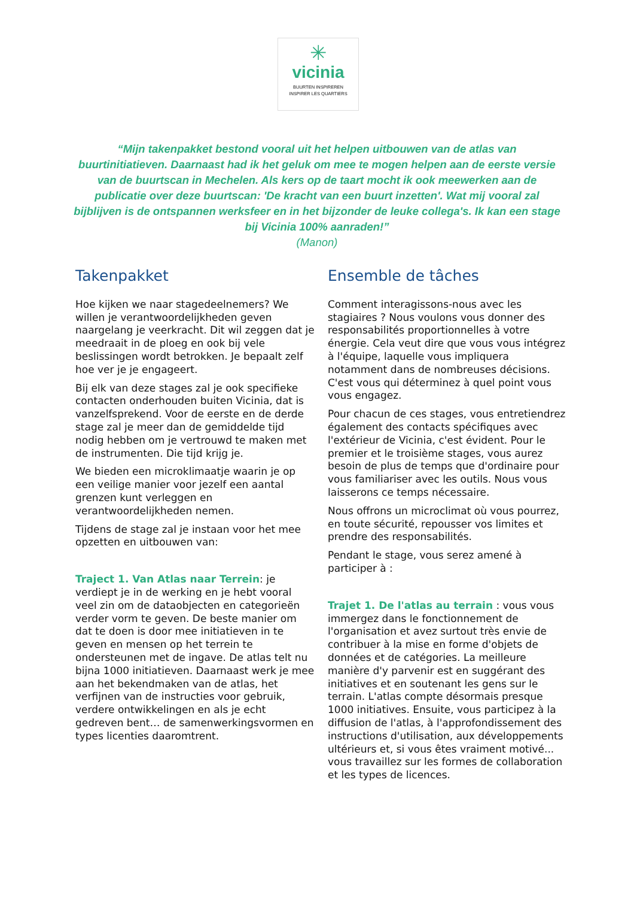✳
vicinia
BUURTEN INSPIREREN
INSPIRER LES QUARTIERS
“Mijn takenpakket bestond vooral uit het helpen uitbouwen van de atlas van buurtinitiatieven. Daarnaast had ik het geluk om mee te mogen helpen aan de eerste versie van de buurtscan in Mechelen. Als kers op de taart mocht ik ook meewerken aan de publicatie over deze buurtscan: 'De kracht van een buurt inzetten'. Wat mij vooral zal bijblijven is de ontspannen werksfeer en in het bijzonder de leuke collega's. Ik kan een stage bij Vicinia 100% aanraden!”
(Manon)
Takenpakket
Hoe kijken we naar stagedeelnemers? We willen je verantwoordelijkheden geven naargelang je veerkracht. Dit wil zeggen dat je meedraait in de ploeg en ook bij vele beslissingen wordt betrokken. Je bepaalt zelf hoe ver je je engageert.
Bij elk van deze stages zal je ook specifieke contacten onderhouden buiten Vicinia, dat is vanzelfsprekend. Voor de eerste en de derde stage zal je meer dan de gemiddelde tijd nodig hebben om je vertrouwd te maken met de instrumenten. Die tijd krijg je.
We bieden een microklimaatje waarin je op een veilige manier voor jezelf een aantal grenzen kunt verleggen en verantwoordelijkheden nemen.
Tijdens de stage zal je instaan voor het mee opzetten en uitbouwen van:
Traject 1. Van Atlas naar Terrein: je verdiept je in de werking en je hebt vooral veel zin om de dataobjecten en categorieën verder vorm te geven. De beste manier om dat te doen is door mee initiatieven in te geven en mensen op het terrein te ondersteunen met de ingave. De atlas telt nu bijna 1000 initiatieven. Daarnaast werk je mee aan het bekendmaken van de atlas, het verfijnen van de instructies voor gebruik, verdere ontwikkelingen en als je echt gedreven bent… de samenwerkingsvormen en types licenties daaromtrent.
Ensemble de tâches
Comment interagissons-nous avec les stagiaires ? Nous voulons vous donner des responsabilités proportionnelles à votre énergie. Cela veut dire que vous vous intégrez à l'équipe, laquelle vous impliquera notamment dans de nombreuses décisions. C'est vous qui déterminez à quel point vous vous engagez.
Pour chacun de ces stages, vous entretiendrez également des contacts spécifiques avec l'extérieur de Vicinia, c'est évident. Pour le premier et le troisième stages, vous aurez besoin de plus de temps que d'ordinaire pour vous familiariser avec les outils. Nous vous laisserons ce temps nécessaire.
Nous offrons un microclimat où vous pourrez, en toute sécurité, repousser vos limites et prendre des responsabilités.
Pendant le stage, vous serez amené à participer à :
Trajet 1. De l'atlas au terrain : vous vous immergez dans le fonctionnement de l'organisation et avez surtout très envie de contribuer à la mise en forme d'objets de données et de catégories. La meilleure manière d'y parvenir est en suggérant des initiatives et en soutenant les gens sur le terrain. L'atlas compte désormais presque 1000 initiatives. Ensuite, vous participez à la diffusion de l'atlas, à l'approfondissement des instructions d'utilisation, aux développements ultérieurs et, si vous êtes vraiment motivé... vous travaillez sur les formes de collaboration et les types de licences.